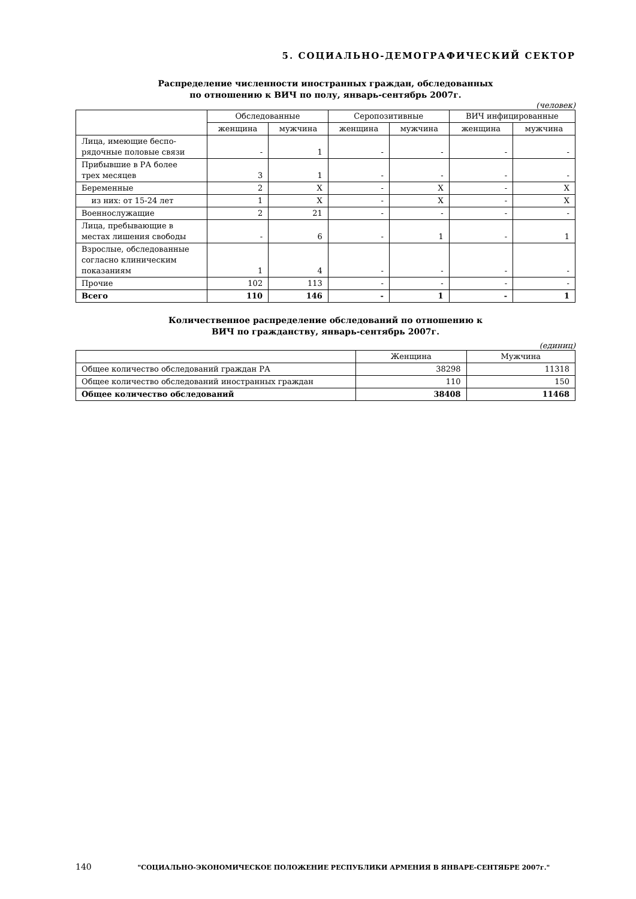5. СОЦИАЛЬНО-ДЕМОГРАФИЧЕСКИЙ СЕКТОР
Распределение численности иностранных граждан, обследованных
по отношению к ВИЧ по полу, январь-сентябрь 2007г.
(человек)
| | Обследованные | | Серопозитивные | | ВИЧ инфицированные | |
| --- | --- | --- | --- | --- | --- | --- |
| | женщина | мужчина | женщина | мужчина | женщина | мужчина |
| Лица, имеющие беспо- рядочные половые связи | - | 1 | - | - | - | - |
| Прибывшие в РА более трех месяцев | 3 | 1 | - | - | - | - |
| Беременные | 2 | X | - | X | - | X |
| из них: от 15-24 лет | 1 | X | - | X | - | X |
| Военнослужащие | 2 | 21 | - | - | - | - |
| Лица, пребывающие в местах лишения свободы | - | 6 | - | 1 | - | 1 |
| Взрослые, обследованные согласно клиническим показаниям | 1 | 4 | - | - | - | - |
| Прочие | 102 | 113 | - | - | - | - |
| Всего | 110 | 146 | - | 1 | - | 1 |
Количественное распределение обследований по отношению к
ВИЧ по гражданству, январь-сентябрь 2007г.
(единиц)
| | Женщина | Мужчина |
| --- | --- | --- |
| Общее количество обследований граждан РА | 38298 | 11318 |
| Общее количество обследований иностранных граждан | 110 | 150 |
| Общее количество обследований | 38408 | 11468 |
140 "СОЦИАЛЬНО-ЭКОНОМИЧЕСКОЕ ПОЛОЖЕНИЕ РЕСПУБЛИКИ АРМЕНИЯ В ЯНВАРЕ-СЕНТЯБРЕ 2007г."